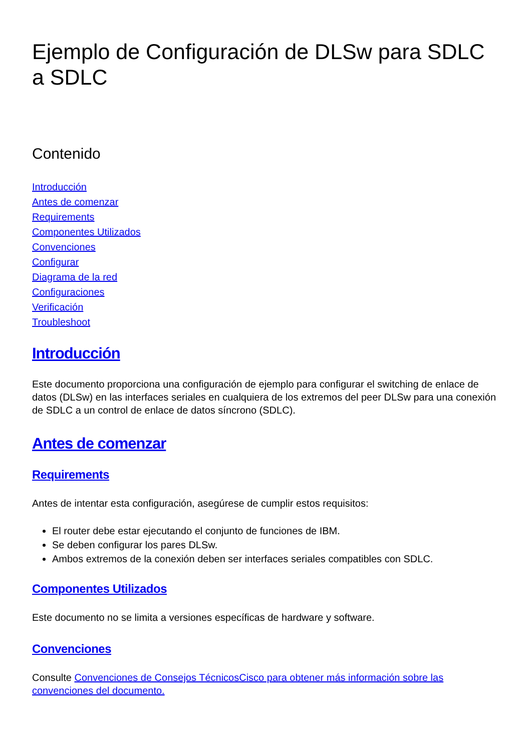Ejemplo de Configuración de DLSw para SDLC a SDLC
Contenido
Introducción
Antes de comenzar
Requirements
Componentes Utilizados
Convenciones
Configurar
Diagrama de la red
Configuraciones
Verificación
Troubleshoot
Introducción
Este documento proporciona una configuración de ejemplo para configurar el switching de enlace de datos (DLSw) en las interfaces seriales en cualquiera de los extremos del peer DLSw para una conexión de SDLC a un control de enlace de datos síncrono (SDLC).
Antes de comenzar
Requirements
Antes de intentar esta configuración, asegúrese de cumplir estos requisitos:
El router debe estar ejecutando el conjunto de funciones de IBM.
Se deben configurar los pares DLSw.
Ambos extremos de la conexión deben ser interfaces seriales compatibles con SDLC.
Componentes Utilizados
Este documento no se limita a versiones específicas de hardware y software.
Convenciones
Consulte Convenciones de Consejos TécnicosCisco para obtener más información sobre las convenciones del documento.